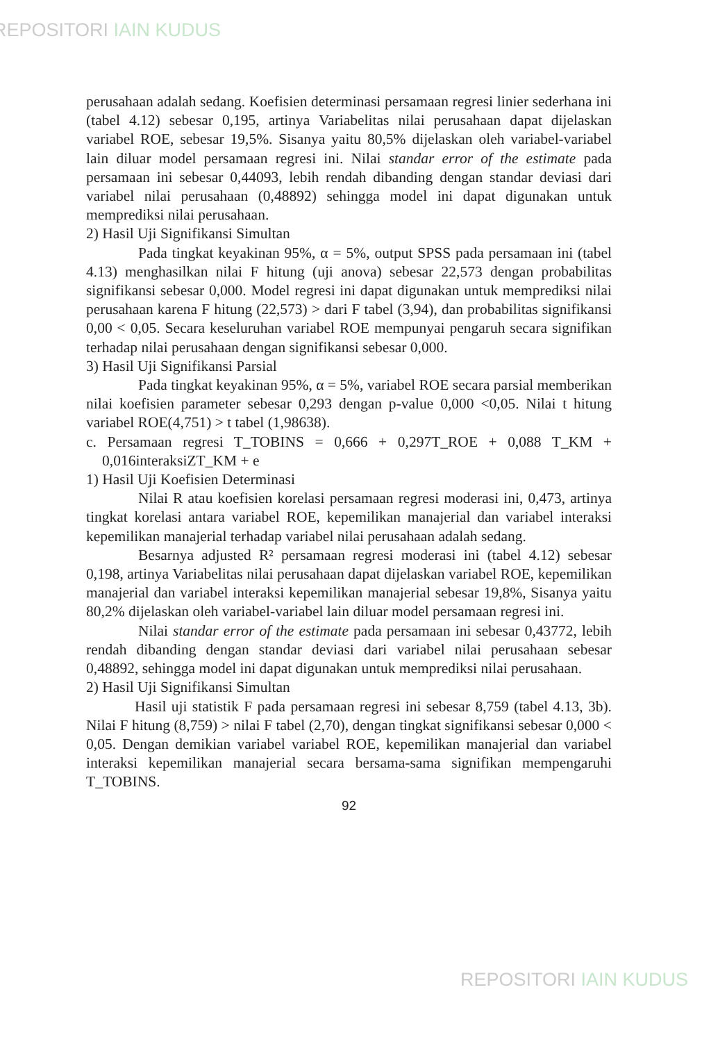REPOSITORI IAIN KUDUS
perusahaan adalah sedang. Koefisien determinasi persamaan regresi linier sederhana ini (tabel 4.12) sebesar 0,195, artinya Variabelitas nilai perusahaan dapat dijelaskan variabel ROE, sebesar 19,5%. Sisanya yaitu 80,5% dijelaskan oleh variabel-variabel lain diluar model persamaan regresi ini. Nilai standar error of the estimate pada persamaan ini sebesar 0,44093, lebih rendah dibanding dengan standar deviasi dari variabel nilai perusahaan (0,48892) sehingga model ini dapat digunakan untuk memprediksi nilai perusahaan.
2) Hasil Uji Signifikansi Simultan
Pada tingkat keyakinan 95%, α = 5%, output SPSS pada persamaan ini (tabel 4.13) menghasilkan nilai F hitung (uji anova) sebesar 22,573 dengan probabilitas signifikansi sebesar 0,000. Model regresi ini dapat digunakan untuk memprediksi nilai perusahaan karena F hitung (22,573) > dari F tabel (3,94), dan probabilitas signifikansi 0,00 < 0,05. Secara keseluruhan variabel ROE mempunyai pengaruh secara signifikan terhadap nilai perusahaan dengan signifikansi sebesar 0,000.
3) Hasil Uji Signifikansi Parsial
Pada tingkat keyakinan 95%, α = 5%, variabel ROE secara parsial memberikan nilai koefisien parameter sebesar 0,293 dengan p-value 0,000 <0,05. Nilai t hitung variabel ROE(4,751) > t tabel (1,98638).
c. Persamaan regresi T_TOBINS = 0,666 + 0,297T_ROE + 0,088 T_KM + 0,016interaksiZT_KM + e
1) Hasil Uji Koefisien Determinasi
Nilai R atau koefisien korelasi persamaan regresi moderasi ini, 0,473, artinya tingkat korelasi antara variabel ROE, kepemilikan manajerial dan variabel interaksi kepemilikan manajerial terhadap variabel nilai perusahaan adalah sedang.
Besarnya adjusted R² persamaan regresi moderasi ini (tabel 4.12) sebesar 0,198, artinya Variabelitas nilai perusahaan dapat dijelaskan variabel ROE, kepemilikan manajerial dan variabel interaksi kepemilikan manajerial sebesar 19,8%, Sisanya yaitu 80,2% dijelaskan oleh variabel-variabel lain diluar model persamaan regresi ini.
Nilai standar error of the estimate pada persamaan ini sebesar 0,43772, lebih rendah dibanding dengan standar deviasi dari variabel nilai perusahaan sebesar 0,48892, sehingga model ini dapat digunakan untuk memprediksi nilai perusahaan.
2) Hasil Uji Signifikansi Simultan
Hasil uji statistik F pada persamaan regresi ini sebesar 8,759 (tabel 4.13, 3b). Nilai F hitung (8,759) > nilai F tabel (2,70), dengan tingkat signifikansi sebesar 0,000 < 0,05. Dengan demikian variabel variabel ROE, kepemilikan manajerial dan variabel interaksi kepemilikan manajerial secara bersama-sama signifikan mempengaruhi T_TOBINS.
92
REPOSITORI IAIN KUDUS